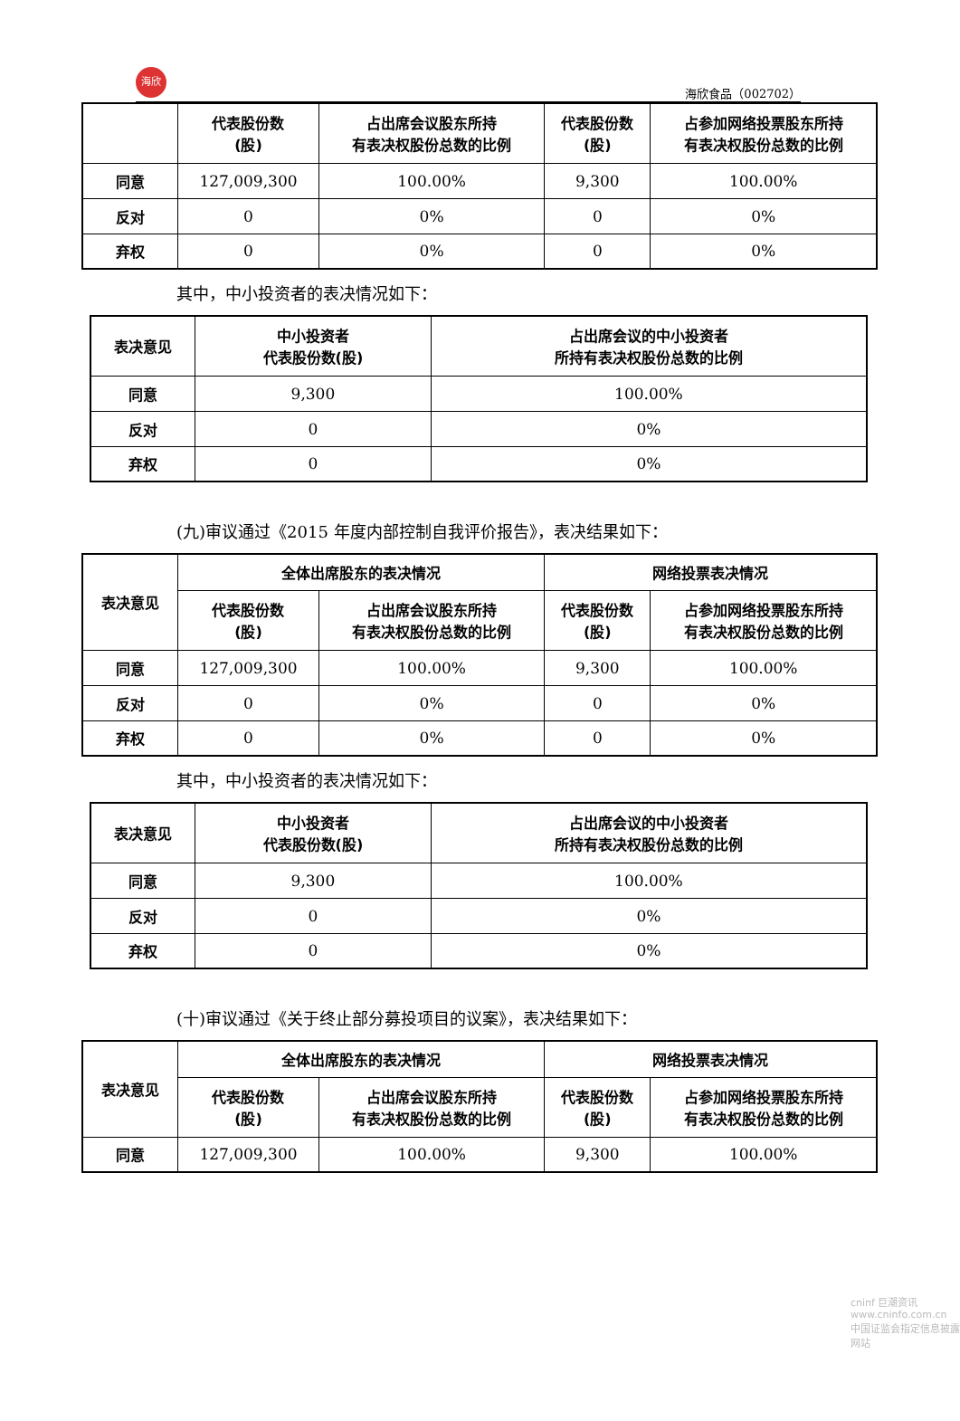海欣
海欣食品（002702）
| | 代表股份数 (股) | 占出席会议股东所持 有表决权股份总数的比例 | 代表股份数 (股) | 占参加网络投票股东所持 有表决权股份总数的比例 |
| --- | --- | --- | --- | --- |
| 同意 | 127,009,300 | 100.00% | 9,300 | 100.00% |
| 反对 | 0 | 0% | 0 | 0% |
| 弃权 | 0 | 0% | 0 | 0% |
其中，中小投资者的表决情况如下：
| 表决意见 | 中小投资者 代表股份数(股) | 占出席会议的中小投资者 所持有表决权股份总数的比例 |
| --- | --- | --- |
| 同意 | 9,300 | 100.00% |
| 反对 | 0 | 0% |
| 弃权 | 0 | 0% |
(九)审议通过《2015 年度内部控制自我评价报告》，表决结果如下：
| 表决意见 | 全体出席股东的表决情况 | | 网络投票表决情况 | |
| --- | --- | --- | --- | --- |
| | 代表股份数 (股) | 占出席会议股东所持 有表决权股份总数的比例 | 代表股份数 (股) | 占参加网络投票股东所持 有表决权股份总数的比例 |
| 同意 | 127,009,300 | 100.00% | 9,300 | 100.00% |
| 反对 | 0 | 0% | 0 | 0% |
| 弃权 | 0 | 0% | 0 | 0% |
其中，中小投资者的表决情况如下：
| 表决意见 | 中小投资者 代表股份数(股) | 占出席会议的中小投资者 所持有表决权股份总数的比例 |
| --- | --- | --- |
| 同意 | 9,300 | 100.00% |
| 反对 | 0 | 0% |
| 弃权 | 0 | 0% |
(十)审议通过《关于终止部分募投项目的议案》，表决结果如下：
| 表决意见 | 全体出席股东的表决情况 | | 网络投票表决情况 | |
| --- | --- | --- | --- | --- |
| | 代表股份数 (股) | 占出席会议股东所持 有表决权股份总数的比例 | 代表股份数 (股) | 占参加网络投票股东所持 有表决权股份总数的比例 |
| 同意 | 127,009,300 | 100.00% | 9,300 | 100.00% |
cninf 巨潮资讯
www.cninfo.com.cn
中国证监会指定信息披露网站